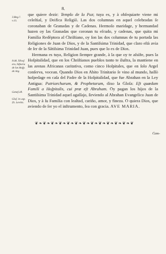8.
3.Reg.7.
v.15.
que quiere dezir: Templo de la Paz; tuya es, y à obſequiarte viene mi celeſtial, y Deifica Religiõ. Las dos columnas en aquel celebradas ſe coronaban de Granadas y de Cadenas. Hermoſo maridage, y hermandad hazen oy las Granadas que coronan tu eſcudo, y cadenas, que quita mi Familia Redẽptora al Chriſtiano, oy ſon las dos columnas de tu portada las Religiones de Juan de Dios, y de la Santiſsima Trinidad, que claro eſtà avia de ſer de la Sãtiſsima Trinidad Juan, pues que lo es de Dios.
N.M. Silvoſ. ero, hiſtoria de los Hoſp. de Arg.
Geneſ.18.
Gloſ. in cap. 25. Levitic.
Hermana es tuya, Religion ſiempre grande, à la que oy te aſsiſte, pues la Hoſpitalidad, que en los Chriſtianos pueblos tanto te iluſtra, la mantiene en las arenas Africanas caritativa, como cinco Hoſpitales, que en ſolo Argel conſerva, vocean. Quando Dios en Abito Trinitario ſe vino al mundo, hallò hoſpedage en caſa del Padre de la Hoſpitalidad, que fue Abrahan en la Ley Antigua: Patriarcharum, & Prophetarum, dixo la Gloſa: Eſt quædam Famili a Hoſpitalis, cui præ eſt Abraham. Oy pagan los hijos de la Santiſsima Trinidad aquel agaſſajo, ſirviendo al Abrahan Evangelico Juan de Dios, y à ſu Familia con lealtad, cariño, amor, y fineza. O quiera Dios, que aviendo de ſer yo el inſtrumento, ſea con gracia. AVE MARIA.
❦❧❦❧❦❧❦❧❦❧❦❧❦❧❦❧❦❧❦❧❦❧❦❧❦
Com-